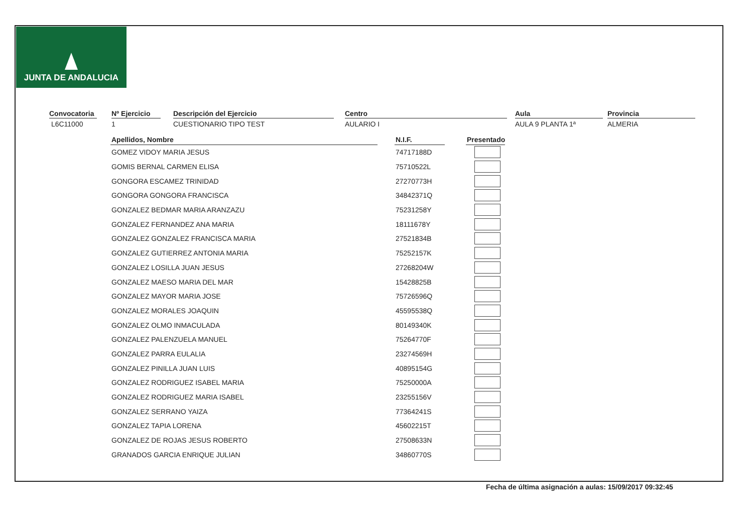JUNTA DE ANDALUCIA
Convocatoria
L6C11000
Nº Ejercicio
1
Descripción del Ejercicio
CUESTIONARIO TIPO TEST
Centro
AULARIO I
Aula
AULA 9 PLANTA 1ª
Provincia
ALMERIA
| Apellidos, Nombre | | N.I.F. | | Presentado |
| --- | --- | --- | --- | --- |
| GOMEZ VIDOY MARIA JESUS | | 74717188D | | |
| GOMIS BERNAL CARMEN ELISA | | 75710522L | | |
| GONGORA ESCAMEZ TRINIDAD | | 27270773H | | |
| GONGORA GONGORA FRANCISCA | | 34842371Q | | |
| GONZALEZ BEDMAR MARIA ARANZAZU | | 75231258Y | | |
| GONZALEZ FERNANDEZ ANA MARIA | | 18111678Y | | |
| GONZALEZ GONZALEZ FRANCISCA MARIA | | 27521834B | | |
| GONZALEZ GUTIERREZ ANTONIA MARIA | | 75252157K | | |
| GONZALEZ LOSILLA JUAN JESUS | | 27268204W | | |
| GONZALEZ MAESO MARIA DEL MAR | | 15428825B | | |
| GONZALEZ MAYOR MARIA JOSE | | 75726596Q | | |
| GONZALEZ MORALES JOAQUIN | | 45595538Q | | |
| GONZALEZ OLMO INMACULADA | | 80149340K | | |
| GONZALEZ PALENZUELA MANUEL | | 75264770F | | |
| GONZALEZ PARRA EULALIA | | 23274569H | | |
| GONZALEZ PINILLA JUAN LUIS | | 40895154G | | |
| GONZALEZ RODRIGUEZ ISABEL MARIA | | 75250000A | | |
| GONZALEZ RODRIGUEZ MARIA ISABEL | | 23255156V | | |
| GONZALEZ SERRANO YAIZA | | 77364241S | | |
| GONZALEZ TAPIA LORENA | | 45602215T | | |
| GONZALEZ DE ROJAS JESUS ROBERTO | | 27508633N | | |
| GRANADOS GARCIA ENRIQUE JULIAN | | 34860770S | | |
Fecha de última asignación a aulas: 15/09/2017 09:32:45